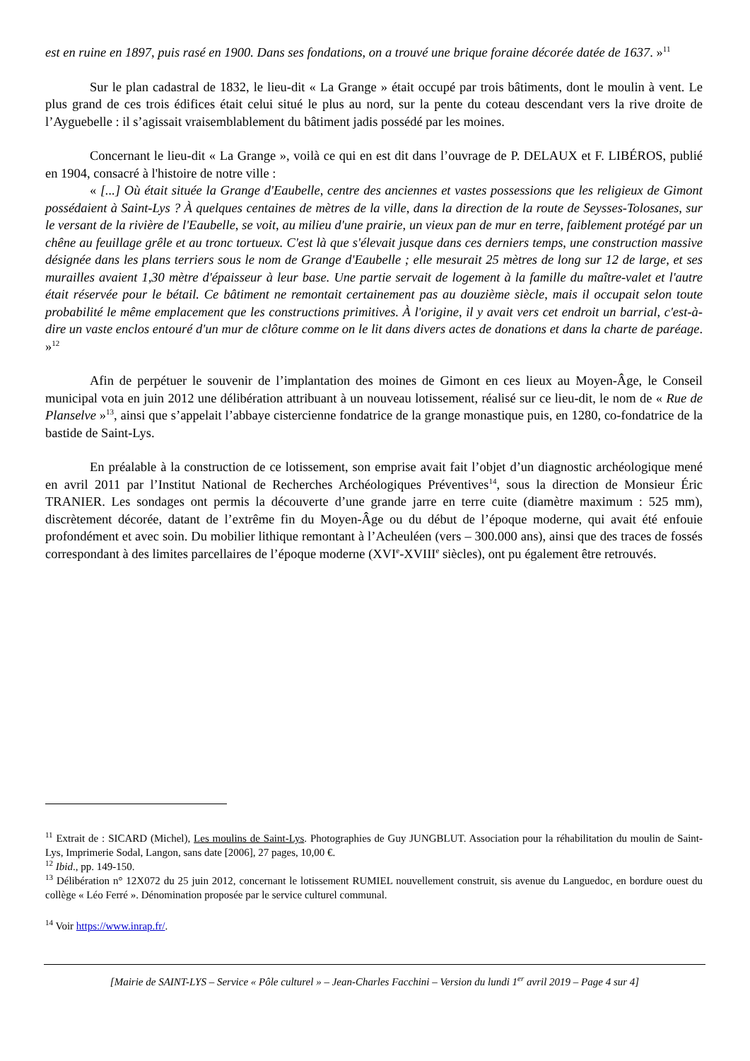est en ruine en 1897, puis rasé en 1900. Dans ses fondations, on a trouvé une brique foraine décorée datée de 1637. »<sup>11</sup>
Sur le plan cadastral de 1832, le lieu-dit « La Grange » était occupé par trois bâtiments, dont le moulin à vent. Le plus grand de ces trois édifices était celui situé le plus au nord, sur la pente du coteau descendant vers la rive droite de l’Ayguebelle : il s’agissait vraisemblablement du bâtiment jadis possédé par les moines.
Concernant le lieu-dit « La Grange », voilà ce qui en est dit dans l’ouvrage de P. DELAUX et F. LIBÉROS, publié en 1904, consacré à l'histoire de notre ville :
« [...] Où était située la Grange d'Eaubelle, centre des anciennes et vastes possessions que les religieux de Gimont possédaient à Saint-Lys ? À quelques centaines de mètres de la ville, dans la direction de la route de Seysses-Tolosanes, sur le versant de la rivière de l'Eaubelle, se voit, au milieu d'une prairie, un vieux pan de mur en terre, faiblement protégé par un chêne au feuillage grêle et au tronc tortueux. C'est là que s'élevait jusque dans ces derniers temps, une construction massive désignée dans les plans terriers sous le nom de Grange d'Eaubelle ; elle mesurait 25 mètres de long sur 12 de large, et ses murailles avaient 1,30 mètre d'épaisseur à leur base. Une partie servait de logement à la famille du maître-valet et l'autre était réservée pour le bétail. Ce bâtiment ne remontait certainement pas au douzième siècle, mais il occupait selon toute probabilité le même emplacement que les constructions primitives. À l'origine, il y avait vers cet endroit un barrial, c'est-à-dire un vaste enclos entouré d'un mur de clôture comme on le lit dans divers actes de donations et dans la charte de paréage. »<sup>12</sup>
Afin de perpétuer le souvenir de l’implantation des moines de Gimont en ces lieux au Moyen-Âge, le Conseil municipal vota en juin 2012 une délibération attribuant à un nouveau lotissement, réalisé sur ce lieu-dit, le nom de « Rue de Planselve »<sup>13</sup>, ainsi que s’appelait l’abbaye cistercienne fondatrice de la grange monastique puis, en 1280, co-fondatrice de la bastide de Saint-Lys.
En préalable à la construction de ce lotissement, son emprise avait fait l’objet d’un diagnostic archéologique mené en avril 2011 par l’Institut National de Recherches Archéologiques Préventives<sup>14</sup>, sous la direction de Monsieur Éric TRANIER. Les sondages ont permis la découverte d’une grande jarre en terre cuite (diamètre maximum : 525 mm), discrètement décorée, datant de l’extrême fin du Moyen-Âge ou du début de l’époque moderne, qui avait été enfouie profondément et avec soin. Du mobilier lithique remontant à l’Acheuléen (vers – 300.000 ans), ainsi que des traces de fossés correspondant à des limites parcellaires de l’époque moderne (XVI<sup>e</sup>-XVIII<sup>e</sup> siècles), ont pu également être retrouvés.
<sup>11</sup> Extrait de : SICARD (Michel), Les moulins de Saint-Lys. Photographies de Guy JUNGBLUT. Association pour la réhabilitation du moulin de Saint-Lys, Imprimerie Sodal, Langon, sans date [2006], 27 pages, 10,00 €.
<sup>12</sup> Ibid., pp. 149-150.
<sup>13</sup> Délibération n° 12X072 du 25 juin 2012, concernant le lotissement RUMIEL nouvellement construit, sis avenue du Languedoc, en bordure ouest du collège « Léo Ferré ». Dénomination proposée par le service culturel communal.
<sup>14</sup> Voir https://www.inrap.fr/.
[Mairie de SAINT-LYS – Service « Pôle culturel » – Jean-Charles Facchini – Version du lundi 1<sup>er</sup> avril 2019 – Page 4 sur 4]